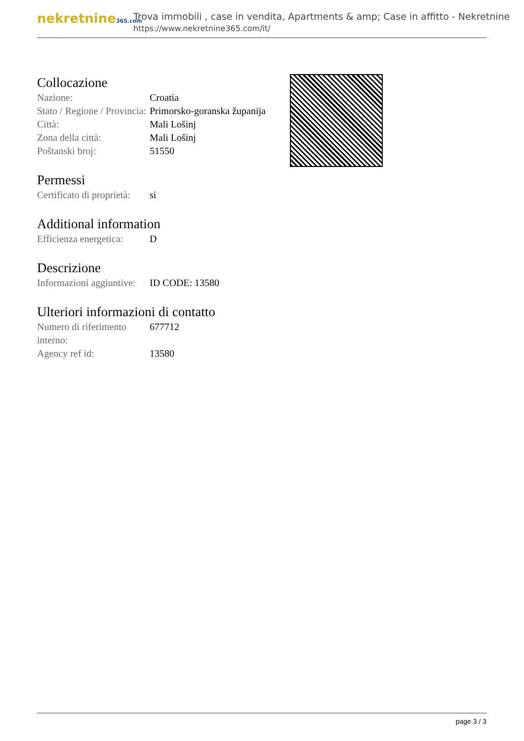nekretnine365.com
Trova immobili , case in vendita, Apartments & amp; Case in affitto - Nekretnine
https://www.nekretnine365.com/it/
Collocazione
| Nazione: | Croatia |
| Stato / Regione / Provincia: | Primorsko-goranska županija |
| Città: | Mali Lošinj |
| Zona della città: | Mali Lošinj |
| Poštanski broj: | 51550 |
Permessi
| Certificato di proprietà: | si |
Additional information
| Efficienza energetica: | D |
Descrizione
| Informazioni aggiuntive: | ID CODE: 13580 |
Ulteriori informazioni di contatto
| Numero di riferimento interno: | 677712 |
| Agency ref id: | 13580 |
page 3 / 3